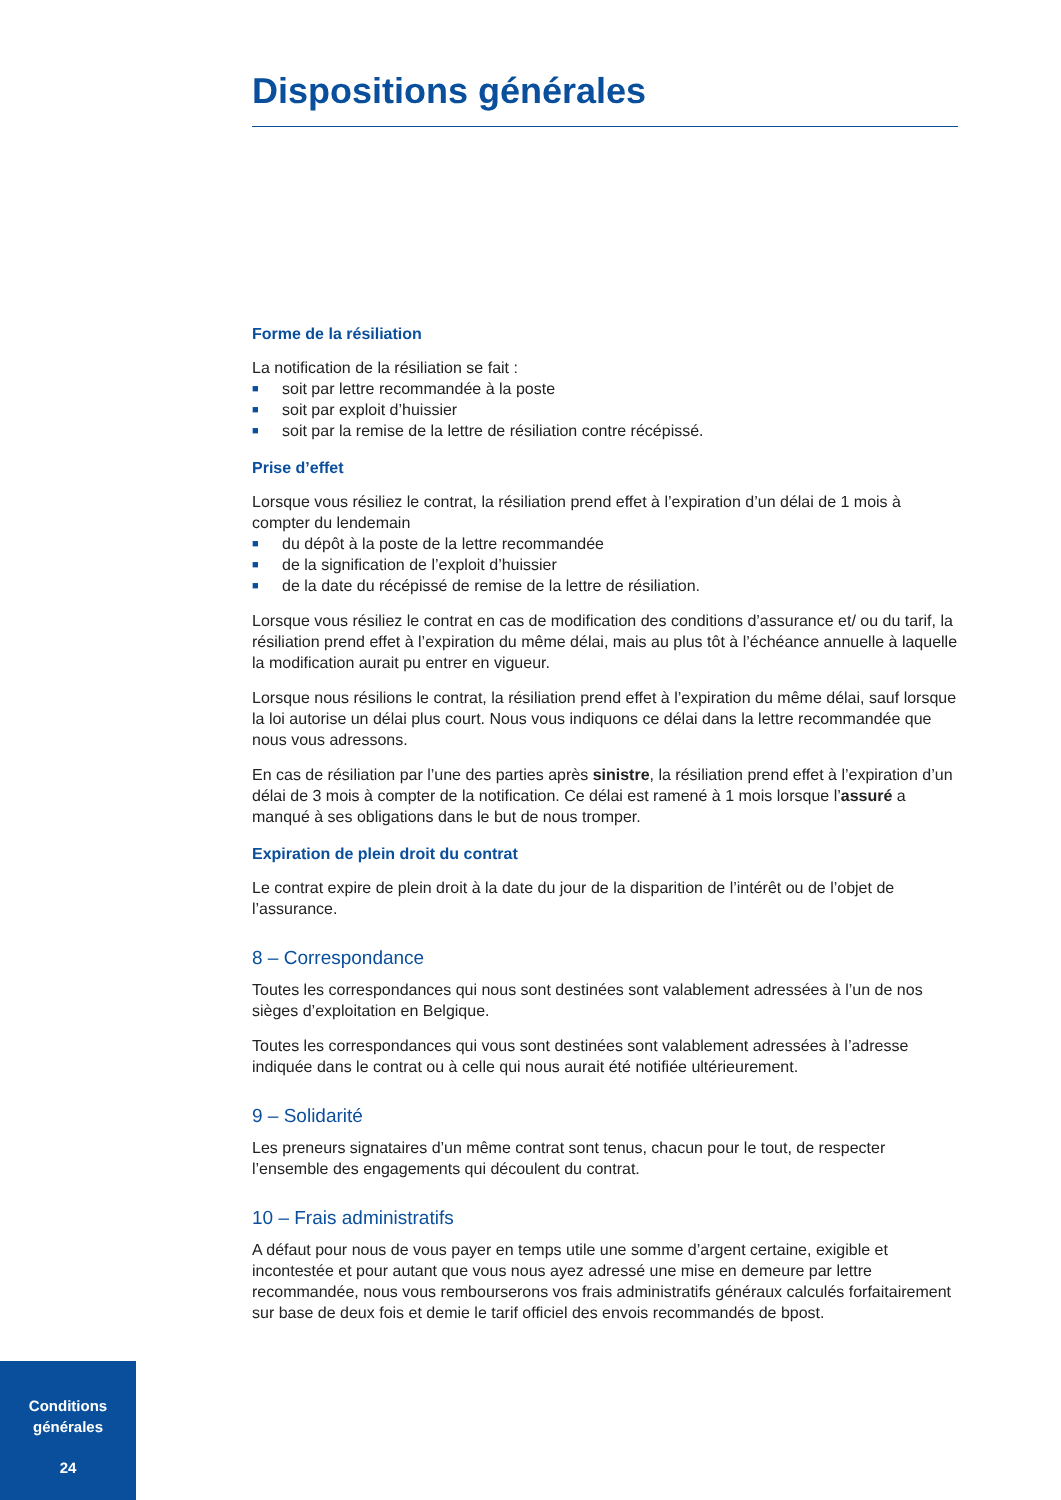Dispositions générales
Forme de la résiliation
La notification de la résiliation se fait :
■ soit par lettre recommandée à la poste
■ soit par exploit d’huissier
■ soit par la remise de la lettre de résiliation contre récépissé.
Prise d’effet
Lorsque vous résiliez le contrat, la résiliation prend effet à l’expiration d’un délai de 1 mois à compter du lendemain
■ du dépôt à la poste de la lettre recommandée
■ de la signification de l’exploit d’huissier
■ de la date du récépissé de remise de la lettre de résiliation.
Lorsque vous résiliez le contrat en cas de modification des conditions d’assurance et/ ou du tarif, la résiliation prend effet à l’expiration du même délai, mais au plus tôt à l’échéance annuelle à laquelle la modification aurait pu entrer en vigueur.
Lorsque nous résilions le contrat, la résiliation prend effet à l’expiration du même délai, sauf lorsque la loi autorise un délai plus court. Nous vous indiquons ce délai dans la lettre recommandée que nous vous adressons.
En cas de résiliation par l’une des parties après sinistre, la résiliation prend effet à l’expiration d’un délai de 3 mois à compter de la notification. Ce délai est ramené à 1 mois lorsque l’assuré a manqué à ses obligations dans le but de nous tromper.
Expiration de plein droit du contrat
Le contrat expire de plein droit à la date du jour de la disparition de l’intérêt ou de l’objet de l’assurance.
8 – Correspondance
Toutes les correspondances qui nous sont destinées sont valablement adressées à l’un de nos sièges d’exploitation en Belgique.
Toutes les correspondances qui vous sont destinées sont valablement adressées à l’adresse indiquée dans le contrat ou à celle qui nous aurait été notifiée ultérieurement.
9 – Solidarité
Les preneurs signataires d’un même contrat sont tenus, chacun pour le tout, de respecter l’ensemble des engagements qui découlent du contrat.
10 – Frais administratifs
A défaut pour nous de vous payer en temps utile une somme d’argent certaine, exigible et incontestée et pour autant que vous nous ayez adressé une mise en demeure par lettre recommandée, nous vous rembourserons vos frais administratifs généraux calculés forfaitairement sur base de deux fois et demie le tarif officiel des envois recommandés de bpost.
Conditions
générales
24